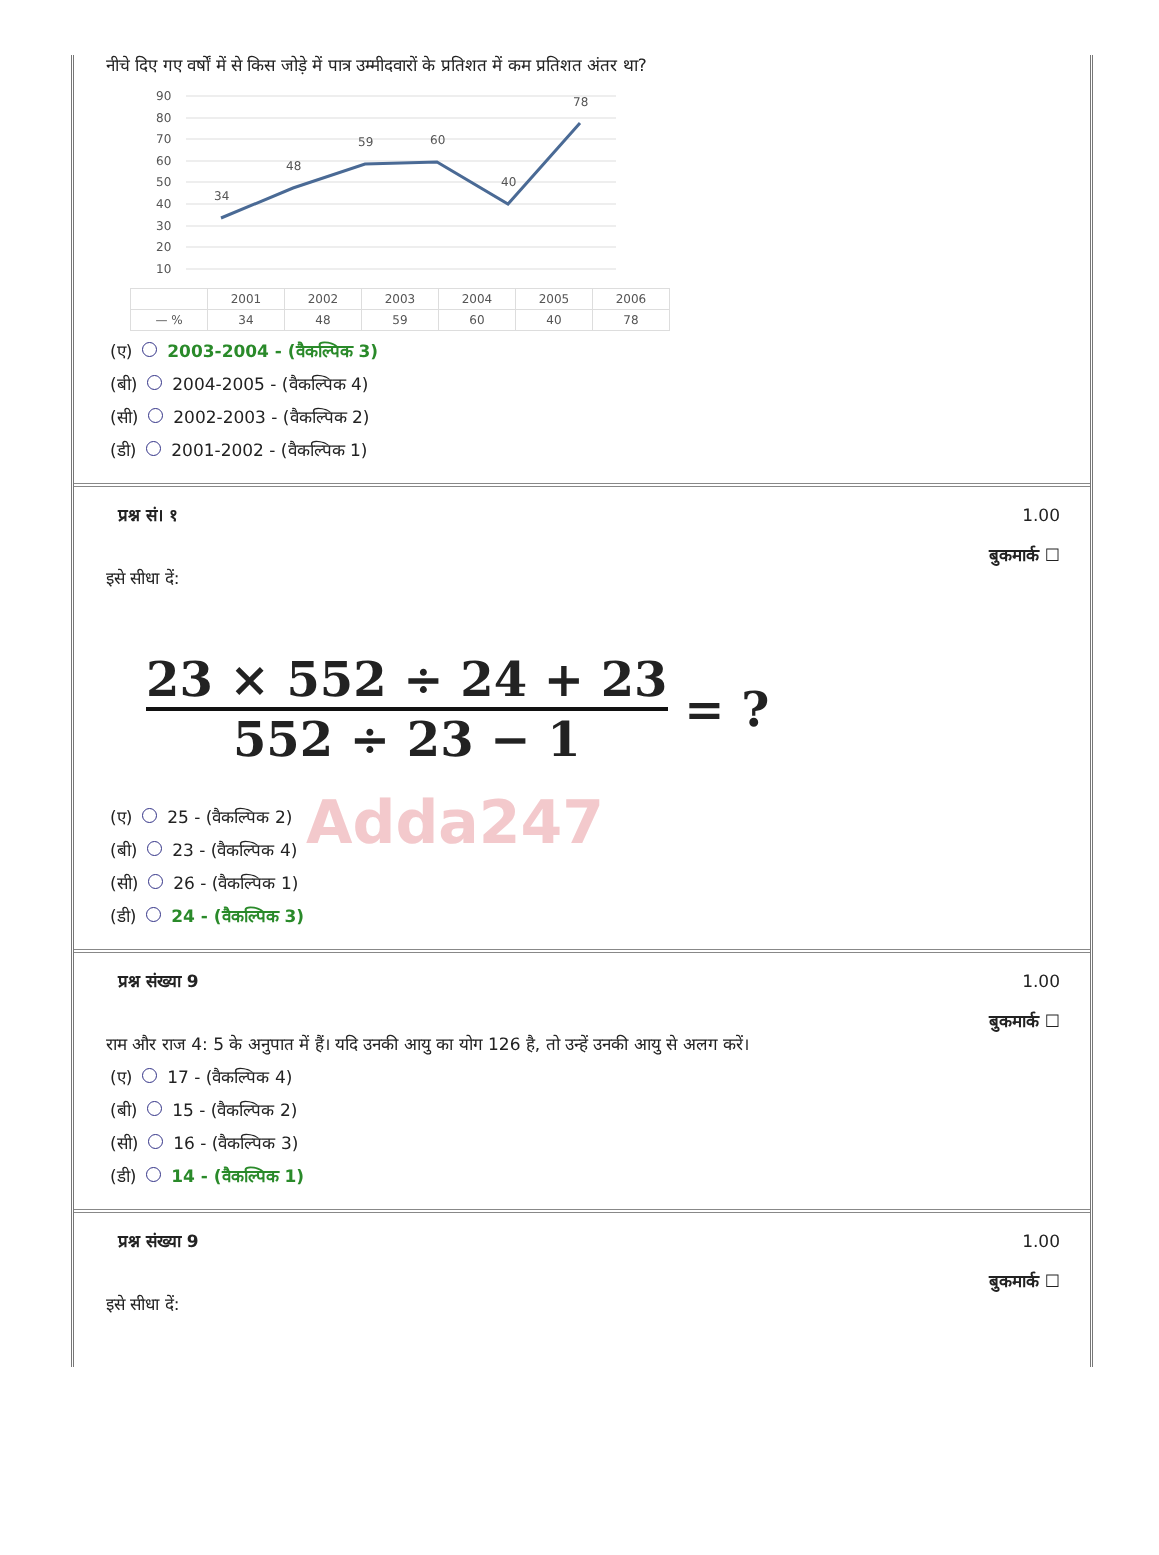नीचे दिए गए वर्षों में से किस जोड़े में पात्र उम्मीदवारों के प्रतिशत में कम प्रतिशत अंतर था?
90
80
70
60
50
40
30
20
10
34
48
59
60
40
78
| | 2001 | 2002 | 2003 | 2004 | 2005 | 2006 |
| — % | 34 | 48 | 59 | 60 | 40 | 78 |
(ए) 2003-2004 - (वैकल्पिक 3)
(बी) 2004-2005 - (वैकल्पिक 4)
(सी) 2002-2003 - (वैकल्पिक 2)
(डी) 2001-2002 - (वैकल्पिक 1)
प्रश्न सं। १ 1.00
बुकमार्क ☐
इसे सीधा दें:
23 × 552 ÷ 24 + 23 552 ÷ 23 − 1
= ?
Adda247
(ए) 25 - (वैकल्पिक 2)
(बी) 23 - (वैकल्पिक 4)
(सी) 26 - (वैकल्पिक 1)
(डी) 24 - (वैकल्पिक 3)
प्रश्न संख्या 9 1.00
बुकमार्क ☐
राम और राज 4: 5 के अनुपात में हैं। यदि उनकी आयु का योग 126 है, तो उन्हें उनकी आयु से अलग करें।
(ए) 17 - (वैकल्पिक 4)
(बी) 15 - (वैकल्पिक 2)
(सी) 16 - (वैकल्पिक 3)
(डी) 14 - (वैकल्पिक 1)
प्रश्न संख्या 9 1.00
बुकमार्क ☐
इसे सीधा दें: